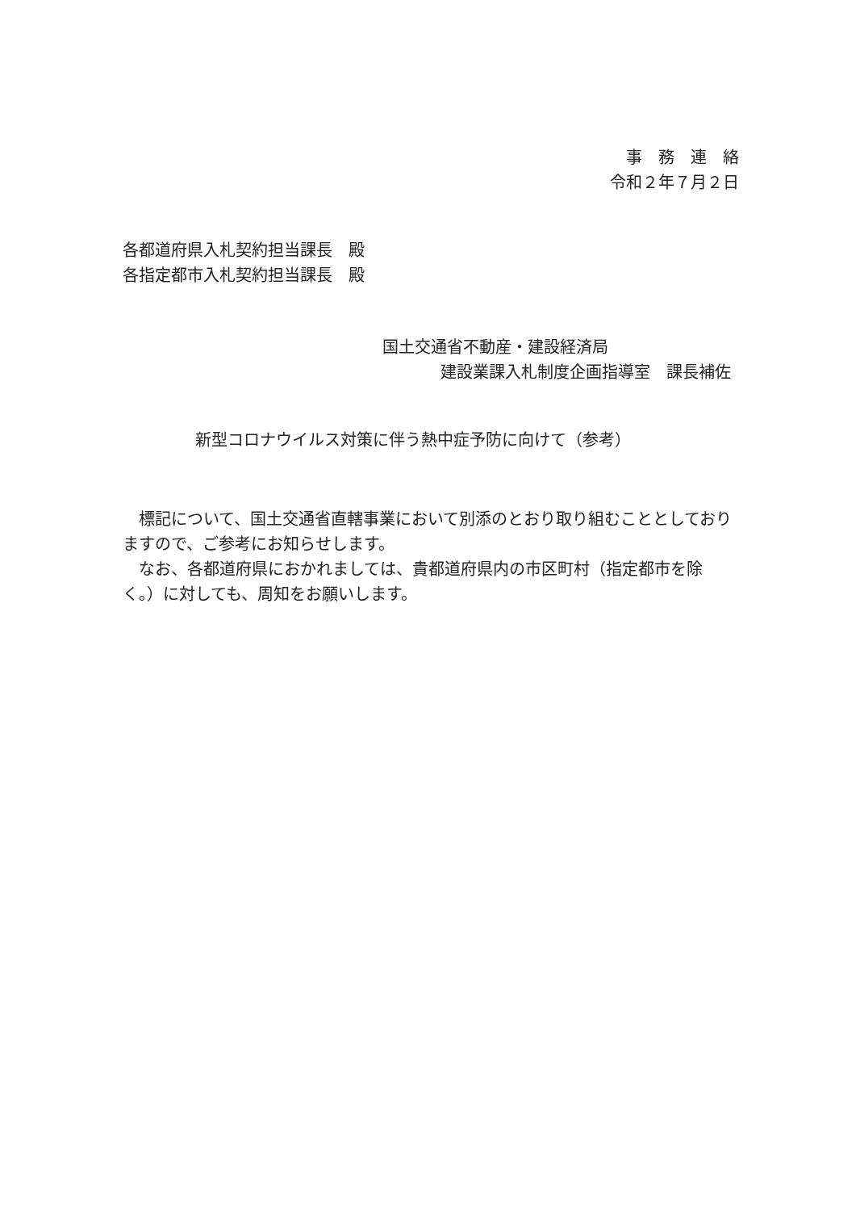事　務　連　絡
令和２年７月２日
各都道府県入札契約担当課長　殿
各指定都市入札契約担当課長　殿
国土交通省不動産・建設経済局
建設業課入札制度企画指導室　課長補佐
新型コロナウイルス対策に伴う熱中症予防に向けて（参考）
　標記について、国土交通省直轄事業において別添のとおり取り組むこととしておりますので、ご参考にお知らせします。
　なお、各都道府県におかれましては、貴都道府県内の市区町村（指定都市を除く。）に対しても、周知をお願いします。